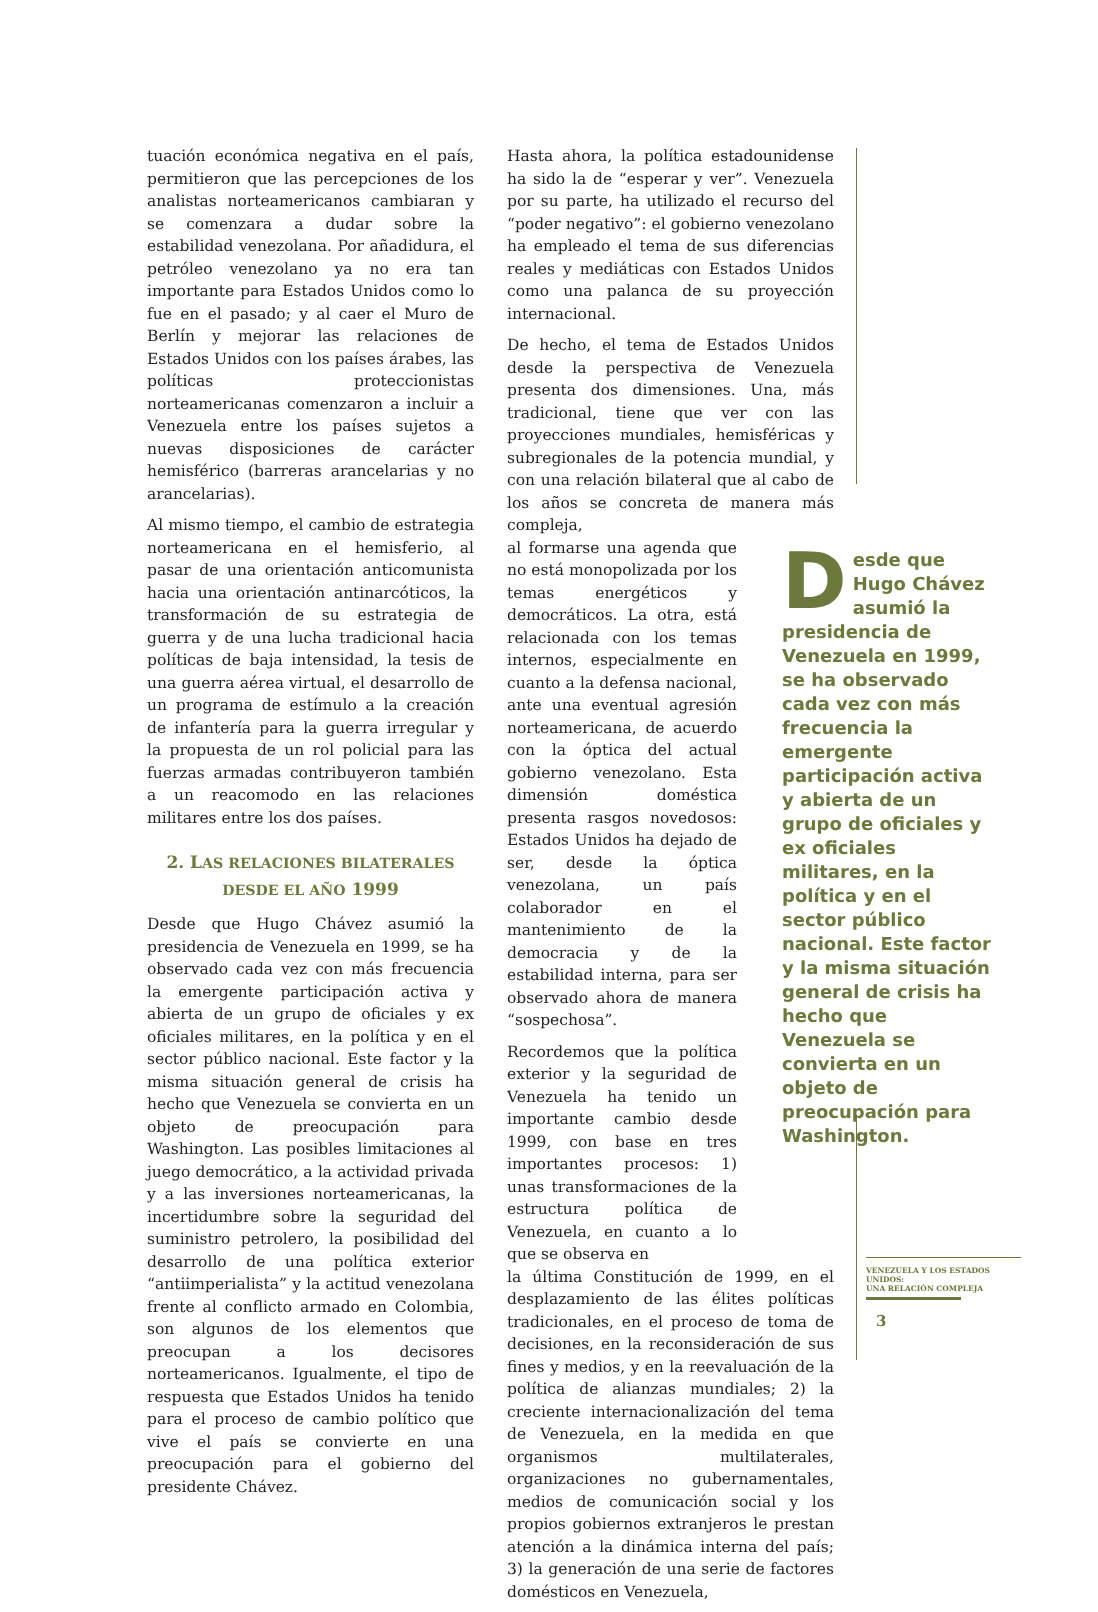tuación económica negativa en el país, permitieron que las percepciones de los analistas norteamericanos cambiaran y se comenzara a dudar sobre la estabilidad venezolana. Por añadidura, el petróleo venezolano ya no era tan importante para Estados Unidos como lo fue en el pasado; y al caer el Muro de Berlín y mejorar las relaciones de Estados Unidos con los países árabes, las políticas proteccionistas norteamericanas comenzaron a incluir a Venezuela entre los países sujetos a nuevas disposiciones de carácter hemisférico (barreras arancelarias y no arancelarias).
Al mismo tiempo, el cambio de estrategia norteamericana en el hemisferio, al pasar de una orientación anticomunista hacia una orientación antinarcóticos, la transformación de su estrategia de guerra y de una lucha tradicional hacia políticas de baja intensidad, la tesis de una guerra aérea virtual, el desarrollo de un programa de estímulo a la creación de infantería para la guerra irregular y la propuesta de un rol policial para las fuerzas armadas contribuyeron también a un reacomodo en las relaciones militares entre los dos países.
2. LAS RELACIONES BILATERALES
DESDE EL AÑO 1999
Desde que Hugo Chávez asumió la presidencia de Venezuela en 1999, se ha observado cada vez con más frecuencia la emergente participación activa y abierta de un grupo de oficiales y ex oficiales militares, en la política y en el sector público nacional. Este factor y la misma situación general de crisis ha hecho que Venezuela se convierta en un objeto de preocupación para Washington. Las posibles limitaciones al juego democrático, a la actividad privada y a las inversiones norteamericanas, la incertidumbre sobre la seguridad del suministro petrolero, la posibilidad del desarrollo de una política exterior “antiimperialista” y la actitud venezolana frente al conflicto armado en Colombia, son algunos de los elementos que preocupan a los decisores norteamericanos. Igualmente, el tipo de respuesta que Estados Unidos ha tenido para el proceso de cambio político que vive el país se convierte en una preocupación para el gobierno del presidente Chávez.
Hasta ahora, la política estadounidense ha sido la de “esperar y ver”. Venezuela por su parte, ha utilizado el recurso del “poder negativo”: el gobierno venezolano ha empleado el tema de sus diferencias reales y mediáticas con Estados Unidos como una palanca de su proyección internacional.
De hecho, el tema de Estados Unidos desde la perspectiva de Venezuela presenta dos dimensiones. Una, más tradicional, tiene que ver con las proyecciones mundiales, hemisféricas y subregionales de la potencia mundial, y con una relación bilateral que al cabo de los años se concreta de manera más compleja,
al formarse una agenda que no está monopolizada por los temas energéticos y democráticos. La otra, está relacionada con los temas internos, especialmente en cuanto a la defensa nacional, ante una eventual agresión norteamericana, de acuerdo con la óptica del actual gobierno venezolano. Esta dimensión doméstica presenta rasgos novedosos: Estados Unidos ha dejado de ser, desde la óptica venezolana, un país colaborador en el mantenimiento de la democracia y de la estabilidad interna, para ser observado ahora de manera “sospechosa”.
Recordemos que la política exterior y la seguridad de Venezuela ha tenido un importante cambio desde 1999, con base en tres importantes procesos: 1) unas transformaciones de la estructura política de Venezuela, en cuanto a lo que se observa en
la última Constitución de 1999, en el desplazamiento de las élites políticas tradicionales, en el proceso de toma de decisiones, en la reconsideración de sus fines y medios, y en la reevaluación de la política de alianzas mundiales; 2) la creciente internacionalización del tema de Venezuela, en la medida en que organismos multilaterales, organizaciones no gubernamentales, medios de comunicación social y los propios gobiernos extranjeros le prestan atención a la dinámica interna del país; 3) la generación de una serie de factores domésticos en Venezuela,
Desde que Hugo Chávez asumió la presidencia de Venezuela en 1999, se ha observado cada vez con más frecuencia la emergente participación activa y abierta de un grupo de oficiales y ex oficiales militares, en la política y en el sector público nacional. Este factor y la misma situación general de crisis ha hecho que Venezuela se convierta en un objeto de preocupación para Washington.
VENEZUELA Y LOS ESTADOS UNIDOS:
UNA RELACIÓN COMPLEJA
3